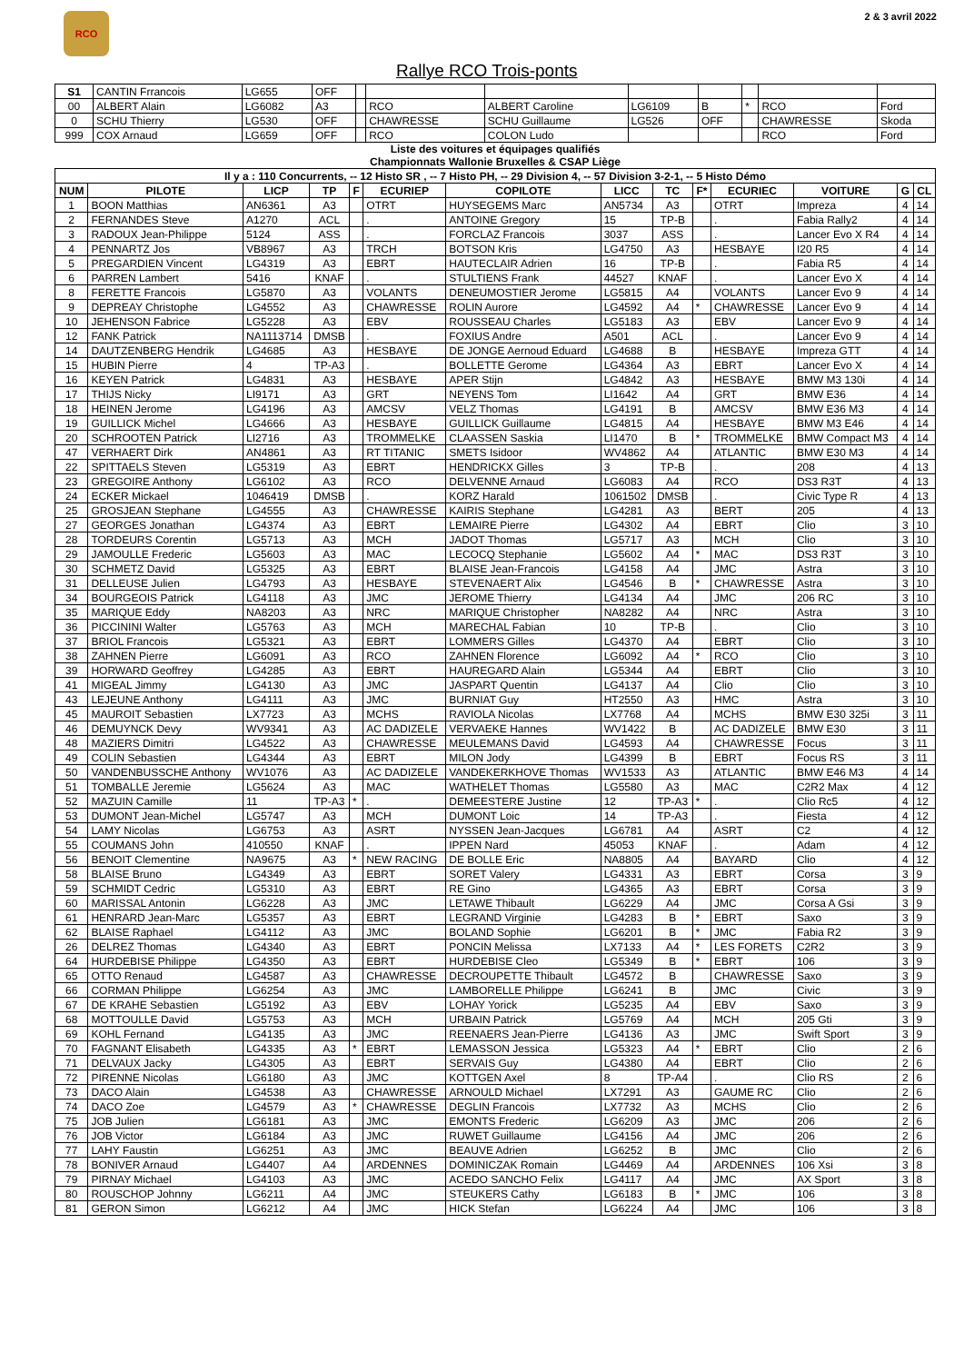RCO
Rallye RCO Trois-ponts
2 & 3 avril 2022
| S1 | CANTIN Frrancois | LG655 | OFF | | | | | | | | |
| 00 | ALBERT Alain | LG6082 | A3 | | RCO | ALBERT Caroline | LG6109 | B | * | RCO | Ford |
| 0 | SCHU Thierry | LG530 | OFF | | CHAWRESSE | SCHU Guillaume | LG526 | OFF | | CHAWRESSE | Skoda |
| 999 | COX Arnaud | LG659 | OFF | | RCO | COLON Ludo | | | | RCO | Ford |
Liste des voitures et équipages qualifiés
Championnats Wallonie Bruxelles & CSAP Liège
| Il y a : 110 Concurrents, -- 12 Histo SR , -- 7 Histo PH, -- 29 Division 4, -- 57 Division 3-2-1, -- 5 Histo Démo | | | | | | | | | | | | | |
| --- | --- | --- | --- | --- | --- | --- | --- | --- | --- | --- | --- | --- | --- |
| NUM | PILOTE | LICP | TP | F | ECURIEP | COPILOTE | LICC | TC | F* | ECURIEC | VOITURE | G | CL |
| 1 | BOON Matthias | AN6361 | A3 | | OTRT | HUYSEGEMS Marc | AN5734 | A3 | | OTRT | Impreza | 4 | 14 |
| 2 | FERNANDES Steve | A1270 | ACL | | . | ANTOINE Gregory | 15 | TP-B | | . | Fabia Rally2 | 4 | 14 |
| 3 | RADOUX Jean-Philippe | 5124 | ASS | | . | FORCLAZ Francois | 3037 | ASS | | . | Lancer Evo X R4 | 4 | 14 |
| 4 | PENNARTZ Jos | VB8967 | A3 | | TRCH | BOTSON Kris | LG4750 | A3 | | HESBAYE | I20 R5 | 4 | 14 |
| 5 | PREGARDIEN Vincent | LG4319 | A3 | | EBRT | HAUTECLAIR Adrien | 16 | TP-B | | . | Fabia R5 | 4 | 14 |
| 6 | PARREN Lambert | 5416 | KNAF | | . | STULTIENS Frank | 44527 | KNAF | | . | Lancer Evo X | 4 | 14 |
| 8 | FERETTE Francois | LG5870 | A3 | | VOLANTS | DENEUMOSTIER Jerome | LG5815 | A4 | | VOLANTS | Lancer Evo 9 | 4 | 14 |
| 9 | DEPREAY Christophe | LG4552 | A3 | | CHAWRESSE | ROLIN Aurore | LG4592 | A4 | * | CHAWRESSE | Lancer Evo 9 | 4 | 14 |
| 10 | JEHENSON Fabrice | LG5228 | A3 | | EBV | ROUSSEAU Charles | LG5183 | A3 | | EBV | Lancer Evo 9 | 4 | 14 |
| 12 | FANK Patrick | NA1113714 | DMSB | | . | FOXIUS Andre | A501 | ACL | | . | Lancer Evo 9 | 4 | 14 |
| 14 | DAUTZENBERG Hendrik | LG4685 | A3 | | HESBAYE | DE JONGE Aernoud Eduard | LG4688 | B | | HESBAYE | Impreza GTT | 4 | 14 |
| 15 | HUBIN Pierre | 4 | TP-A3 | | . | BOLLETTE Gerome | LG4364 | A3 | | EBRT | Lancer Evo X | 4 | 14 |
| 16 | KEYEN Patrick | LG4831 | A3 | | HESBAYE | APER Stijn | LG4842 | A3 | | HESBAYE | BMW M3 130i | 4 | 14 |
| 17 | THIJS Nicky | LI9171 | A3 | | GRT | NEYENS Tom | LI1642 | A4 | | GRT | BMW E36 | 4 | 14 |
| 18 | HEINEN Jerome | LG4196 | A3 | | AMCSV | VELZ Thomas | LG4191 | B | | AMCSV | BMW E36 M3 | 4 | 14 |
| 19 | GUILLICK Michel | LG4666 | A3 | | HESBAYE | GUILLICK Guillaume | LG4815 | A4 | | HESBAYE | BMW M3 E46 | 4 | 14 |
| 20 | SCHROOTEN Patrick | LI2716 | A3 | | TROMMELKE | CLAASSEN Saskia | LI1470 | B | * | TROMMELKE | BMW Compact M3 | 4 | 14 |
| 47 | VERHAERT Dirk | AN4861 | A3 | | RT TITANIC | SMETS Isidoor | WV4862 | A4 | | ATLANTIC | BMW E30 M3 | 4 | 14 |
| 22 | SPITTAELS Steven | LG5319 | A3 | | EBRT | HENDRICKX Gilles | 3 | TP-B | | . | 208 | 4 | 13 |
| 23 | GREGOIRE Anthony | LG6102 | A3 | | RCO | DELVENNE Arnaud | LG6083 | A4 | | RCO | DS3 R3T | 4 | 13 |
| 24 | ECKER Mickael | 1046419 | DMSB | | . | KORZ Harald | 1061502 | DMSB | | . | Civic Type R | 4 | 13 |
| 25 | GROSJEAN Stephane | LG4555 | A3 | | CHAWRESSE | KAIRIS Stephane | LG4281 | A3 | | BERT | 205 | 4 | 13 |
| 27 | GEORGES Jonathan | LG4374 | A3 | | EBRT | LEMAIRE Pierre | LG4302 | A4 | | EBRT | Clio | 3 | 10 |
| 28 | TORDEURS Corentin | LG5713 | A3 | | MCH | JADOT Thomas | LG5717 | A3 | | MCH | Clio | 3 | 10 |
| 29 | JAMOULLE Frederic | LG5603 | A3 | | MAC | LECOCQ Stephanie | LG5602 | A4 | * | MAC | DS3 R3T | 3 | 10 |
| 30 | SCHMETZ David | LG5325 | A3 | | EBRT | BLAISE Jean-Francois | LG4158 | A4 | | JMC | Astra | 3 | 10 |
| 31 | DELLEUSE Julien | LG4793 | A3 | | HESBAYE | STEVENAERT Alix | LG4546 | B | * | CHAWRESSE | Astra | 3 | 10 |
| 34 | BOURGEOIS Patrick | LG4118 | A3 | | JMC | JEROME Thierry | LG4134 | A4 | | JMC | 206 RC | 3 | 10 |
| 35 | MARIQUE Eddy | NA8203 | A3 | | NRC | MARIQUE Christopher | NA8282 | A4 | | NRC | Astra | 3 | 10 |
| 36 | PICCININI Walter | LG5763 | A3 | | MCH | MARECHAL Fabian | 10 | TP-B | | . | Clio | 3 | 10 |
| 37 | BRIOL Francois | LG5321 | A3 | | EBRT | LOMMERS Gilles | LG4370 | A4 | | EBRT | Clio | 3 | 10 |
| 38 | ZAHNEN Pierre | LG6091 | A3 | | RCO | ZAHNEN Florence | LG6092 | A4 | * | RCO | Clio | 3 | 10 |
| 39 | HORWARD Geoffrey | LG4285 | A3 | | EBRT | HAUREGARD Alain | LG5344 | A4 | | EBRT | Clio | 3 | 10 |
| 41 | MIGEAL Jimmy | LG4130 | A3 | | JMC | JASPART Quentin | LG4137 | A4 | | Clio | Clio | 3 | 10 |
| 43 | LEJEUNE Anthony | LG4111 | A3 | | JMC | BURNIAT Guy | HT2550 | A3 | | HMC | Astra | 3 | 10 |
| 45 | MAUROIT Sebastien | LX7723 | A3 | | MCHS | RAVIOLA Nicolas | LX7768 | A4 | | MCHS | BMW E30 325i | 3 | 11 |
| 46 | DEMUYNCK Devy | WV9341 | A3 | | AC DADIZELE | VERVAEKE Hannes | WV1422 | B | | AC DADIZELE | BMW E30 | 3 | 11 |
| 48 | MAZIERS Dimitri | LG4522 | A3 | | CHAWRESSE | MEULEMANS David | LG4593 | A4 | | CHAWRESSE | Focus | 3 | 11 |
| 49 | COLIN Sebastien | LG4344 | A3 | | EBRT | MILON Jody | LG4399 | B | | EBRT | Focus RS | 3 | 11 |
| 50 | VANDENBUSSCHE Anthony | WV1076 | A3 | | AC DADIZELE | VANDEKERKHOVE Thomas | WV1533 | A3 | | ATLANTIC | BMW E46 M3 | 4 | 14 |
| 51 | TOMBALLE Jeremie | LG5624 | A3 | | MAC | WATHELET Thomas | LG5580 | A3 | | MAC | C2R2 Max | 4 | 12 |
| 52 | MAZUIN Camille | 11 | TP-A3 | * | . | DEMEESTERE Justine | 12 | TP-A3 | * | . | Clio Rc5 | 4 | 12 |
| 53 | DUMONT Jean-Michel | LG5747 | A3 | | MCH | DUMONT Loic | 14 | TP-A3 | | . | Fiesta | 4 | 12 |
| 54 | LAMY Nicolas | LG6753 | A3 | | ASRT | NYSSEN Jean-Jacques | LG6781 | A4 | | ASRT | C2 | 4 | 12 |
| 55 | COUMANS John | 410550 | KNAF | | . | IPPEN Nard | 45053 | KNAF | | . | Adam | 4 | 12 |
| 56 | BENOIT Clementine | NA9675 | A3 | * | NEW RACING | DE BOLLE Eric | NA8805 | A4 | | BAYARD | Clio | 4 | 12 |
| 58 | BLAISE Bruno | LG4349 | A3 | | EBRT | SORET Valery | LG4331 | A3 | | EBRT | Corsa | 3 | 9 |
| 59 | SCHMIDT Cedric | LG5310 | A3 | | EBRT | RE Gino | LG4365 | A3 | | EBRT | Corsa | 3 | 9 |
| 60 | MARISSAL Antonin | LG6228 | A3 | | JMC | LETAWE Thibault | LG6229 | A4 | | JMC | Corsa A Gsi | 3 | 9 |
| 61 | HENRARD Jean-Marc | LG5357 | A3 | | EBRT | LEGRAND Virginie | LG4283 | B | * | EBRT | Saxo | 3 | 9 |
| 62 | BLAISE Raphael | LG4112 | A3 | | JMC | BOLAND Sophie | LG6201 | B | * | JMC | Fabia R2 | 3 | 9 |
| 26 | DELREZ Thomas | LG4340 | A3 | | EBRT | PONCIN Melissa | LX7133 | A4 | * | LES FORETS | C2R2 | 3 | 9 |
| 64 | HURDEBISE Philippe | LG4350 | A3 | | EBRT | HURDEBISE Cleo | LG5349 | B | * | EBRT | 106 | 3 | 9 |
| 65 | OTTO Renaud | LG4587 | A3 | | CHAWRESSE | DECROUPETTE Thibault | LG4572 | B | | CHAWRESSE | Saxo | 3 | 9 |
| 66 | CORMAN Philippe | LG6254 | A3 | | JMC | LAMBORELLE Philippe | LG6241 | B | | JMC | Civic | 3 | 9 |
| 67 | DE KRAHE Sebastien | LG5192 | A3 | | EBV | LOHAY Yorick | LG5235 | A4 | | EBV | Saxo | 3 | 9 |
| 68 | MOTTOULLE David | LG5753 | A3 | | MCH | URBAIN Patrick | LG5769 | A4 | | MCH | 205 Gti | 3 | 9 |
| 69 | KOHL Fernand | LG4135 | A3 | | JMC | REENAERS Jean-Pierre | LG4136 | A3 | | JMC | Swift Sport | 3 | 9 |
| 70 | FAGNANT Elisabeth | LG4335 | A3 | * | EBRT | LEMASSON Jessica | LG5323 | A4 | * | EBRT | Clio | 2 | 6 |
| 71 | DELVAUX Jacky | LG4305 | A3 | | EBRT | SERVAIS Guy | LG4380 | A4 | | EBRT | Clio | 2 | 6 |
| 72 | PIRENNE Nicolas | LG6180 | A3 | | JMC | KOTTGEN Axel | 8 | TP-A4 | | . | Clio RS | 2 | 6 |
| 73 | DACO Alain | LG4538 | A3 | | CHAWRESSE | ARNOULD Michael | LX7291 | A3 | | GAUME RC | Clio | 2 | 6 |
| 74 | DACO Zoe | LG4579 | A3 | * | CHAWRESSE | DEGLIN Francois | LX7732 | A3 | | MCHS | Clio | 2 | 6 |
| 75 | JOB Julien | LG6181 | A3 | | JMC | EMONTS Frederic | LG6209 | A3 | | JMC | 206 | 2 | 6 |
| 76 | JOB Victor | LG6184 | A3 | | JMC | RUWET Guillaume | LG4156 | A4 | | JMC | 206 | 2 | 6 |
| 77 | LAHY Faustin | LG6251 | A3 | | JMC | BEAUVE Adrien | LG6252 | B | | JMC | Clio | 2 | 6 |
| 78 | BONIVER Arnaud | LG4407 | A4 | | ARDENNES | DOMINICZAK Romain | LG4469 | A4 | | ARDENNES | 106 Xsi | 3 | 8 |
| 79 | PIRNAY Michael | LG4103 | A3 | | JMC | ACEDO SANCHO Felix | LG4117 | A4 | | JMC | AX Sport | 3 | 8 |
| 80 | ROUSCHOP Johnny | LG6211 | A4 | | JMC | STEUKERS Cathy | LG6183 | B | * | JMC | 106 | 3 | 8 |
| 81 | GERON Simon | LG6212 | A4 | | JMC | HICK Stefan | LG6224 | A4 | | JMC | 106 | 3 | 8 |